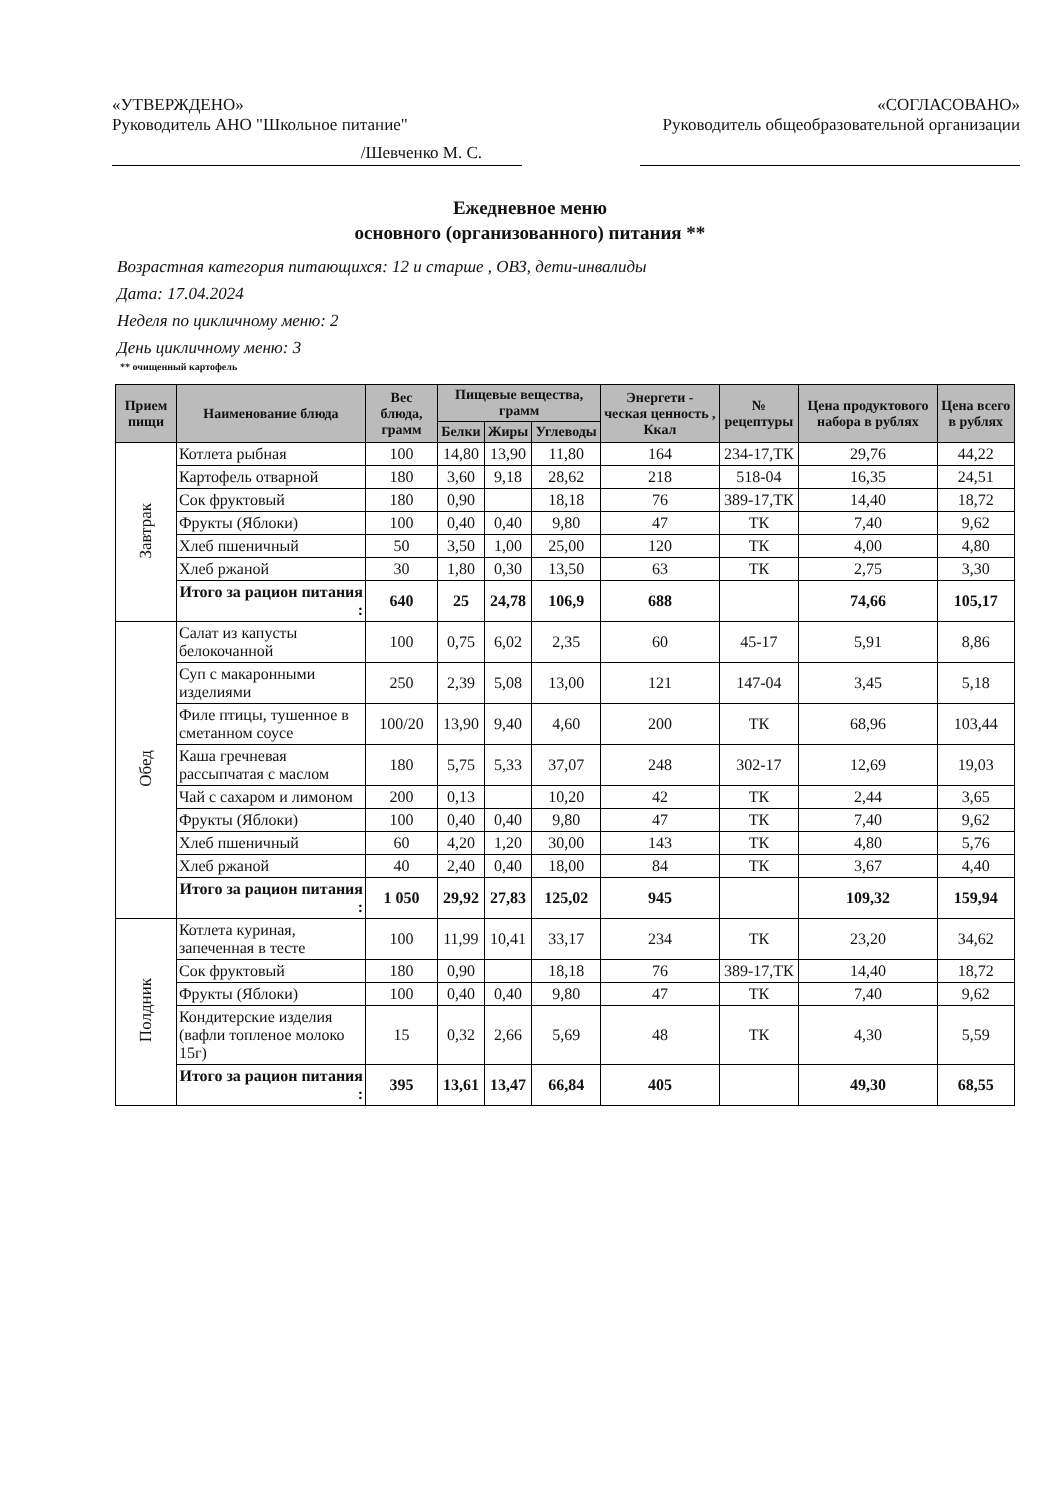«УТВЕРЖДЕНО»
Руководитель АНО "Школьное питание"
/Шевченко М. С.
«СОГЛАСОВАНО»
Руководитель общеобразовательной организации
Ежедневное меню
основного (организованного) питания **
Возрастная категория питающихся: 12 и старше , ОВЗ, дети-инвалиды
Дата: 17.04.2024
Неделя по цикличному меню: 2
День цикличному меню: 3
** очищенный картофель
| Прием пищи | Наименование блюда | Вес блюда, грамм | Пищевые вещества, грамм | | | Энергети - ческая ценность , Ккал | № рецептуры | Цена продуктового набора в рублях | Цена всего в рублях |
| --- | --- | --- | --- | --- | --- | --- | --- | --- | --- |
| | | | Белки | Жиры | Углеводы | | | | |
| Завтрак | Котлета рыбная | 100 | 14,80 | 13,90 | 11,80 | 164 | 234-17,ТК | 29,76 | 44,22 |
| | Картофель отварной | 180 | 3,60 | 9,18 | 28,62 | 218 | 518-04 | 16,35 | 24,51 |
| | Сок фруктовый | 180 | 0,90 | | 18,18 | 76 | 389-17,ТК | 14,40 | 18,72 |
| | Фрукты (Яблоки) | 100 | 0,40 | 0,40 | 9,80 | 47 | ТК | 7,40 | 9,62 |
| | Хлеб пшеничный | 50 | 3,50 | 1,00 | 25,00 | 120 | ТК | 4,00 | 4,80 |
| | Хлеб ржаной | 30 | 1,80 | 0,30 | 13,50 | 63 | ТК | 2,75 | 3,30 |
| | Итого за рацион питания : | 640 | 25 | 24,78 | 106,9 | 688 | | 74,66 | 105,17 |
| Обед | Салат из капусты белокочанной | 100 | 0,75 | 6,02 | 2,35 | 60 | 45-17 | 5,91 | 8,86 |
| | Суп с макаронными изделиями | 250 | 2,39 | 5,08 | 13,00 | 121 | 147-04 | 3,45 | 5,18 |
| | Филе птицы, тушенное в сметанном соусе | 100/20 | 13,90 | 9,40 | 4,60 | 200 | ТК | 68,96 | 103,44 |
| | Каша гречневая рассыпчатая с маслом | 180 | 5,75 | 5,33 | 37,07 | 248 | 302-17 | 12,69 | 19,03 |
| | Чай с сахаром и лимоном | 200 | 0,13 | | 10,20 | 42 | ТК | 2,44 | 3,65 |
| | Фрукты (Яблоки) | 100 | 0,40 | 0,40 | 9,80 | 47 | ТК | 7,40 | 9,62 |
| | Хлеб пшеничный | 60 | 4,20 | 1,20 | 30,00 | 143 | ТК | 4,80 | 5,76 |
| | Хлеб ржаной | 40 | 2,40 | 0,40 | 18,00 | 84 | ТК | 3,67 | 4,40 |
| | Итого за рацион питания : | 1 050 | 29,92 | 27,83 | 125,02 | 945 | | 109,32 | 159,94 |
| Полдник | Котлета куриная, запеченная в тесте | 100 | 11,99 | 10,41 | 33,17 | 234 | ТК | 23,20 | 34,62 |
| | Сок фруктовый | 180 | 0,90 | | 18,18 | 76 | 389-17,ТК | 14,40 | 18,72 |
| | Фрукты (Яблоки) | 100 | 0,40 | 0,40 | 9,80 | 47 | ТК | 7,40 | 9,62 |
| | Кондитерские изделия (вафли топленое молоко 15г) | 15 | 0,32 | 2,66 | 5,69 | 48 | ТК | 4,30 | 5,59 |
| | Итого за рацион питания : | 395 | 13,61 | 13,47 | 66,84 | 405 | | 49,30 | 68,55 |